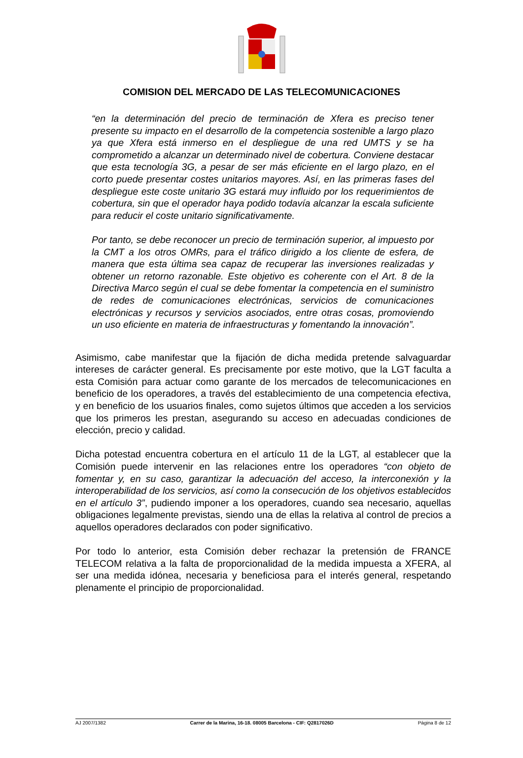COMISION DEL MERCADO DE LAS TELECOMUNICACIONES
“en la determinación del precio de terminación de Xfera es preciso tener presente su impacto en el desarrollo de la competencia sostenible a largo plazo ya que Xfera está inmerso en el despliegue de una red UMTS y se ha comprometido a alcanzar un determinado nivel de cobertura. Conviene destacar que esta tecnología 3G, a pesar de ser más eficiente en el largo plazo, en el corto puede presentar costes unitarios mayores. Así, en las primeras fases del despliegue este coste unitario 3G estará muy influido por los requerimientos de cobertura, sin que el operador haya podido todavía alcanzar la escala suficiente para reducir el coste unitario significativamente.
Por tanto, se debe reconocer un precio de terminación superior, al impuesto por la CMT a los otros OMRs, para el tráfico dirigido a los cliente de esfera, de manera que esta última sea capaz de recuperar las inversiones realizadas y obtener un retorno razonable. Este objetivo es coherente con el Art. 8 de la Directiva Marco según el cual se debe fomentar la competencia en el suministro de redes de comunicaciones electrónicas, servicios de comunicaciones electrónicas y recursos y servicios asociados, entre otras cosas, promoviendo un uso eficiente en materia de infraestructuras y fomentando la innovación”.
Asimismo, cabe manifestar que la fijación de dicha medida pretende salvaguardar intereses de carácter general. Es precisamente por este motivo, que la LGT faculta a esta Comisión para actuar como garante de los mercados de telecomunicaciones en beneficio de los operadores, a través del establecimiento de una competencia efectiva, y en beneficio de los usuarios finales, como sujetos últimos que acceden a los servicios que los primeros les prestan, asegurando su acceso en adecuadas condiciones de elección, precio y calidad.
Dicha potestad encuentra cobertura en el artículo 11 de la LGT, al establecer que la Comisión puede intervenir en las relaciones entre los operadores “con objeto de fomentar y, en su caso, garantizar la adecuación del acceso, la interconexión y la interoperabilidad de los servicios, así como la consecución de los objetivos establecidos en el artículo 3”, pudiendo imponer a los operadores, cuando sea necesario, aquellas obligaciones legalmente previstas, siendo una de ellas la relativa al control de precios a aquellos operadores declarados con poder significativo.
Por todo lo anterior, esta Comisión deber rechazar la pretensión de FRANCE TELECOM relativa a la falta de proporcionalidad de la medida impuesta a XFERA, al ser una medida idónea, necesaria y beneficiosa para el interés general, respetando plenamente el principio de proporcionalidad.
AJ 2007/1382 Carrer de la Marina, 16-18. 08005 Barcelona - CIF: Q2817026D Página 8 de 12